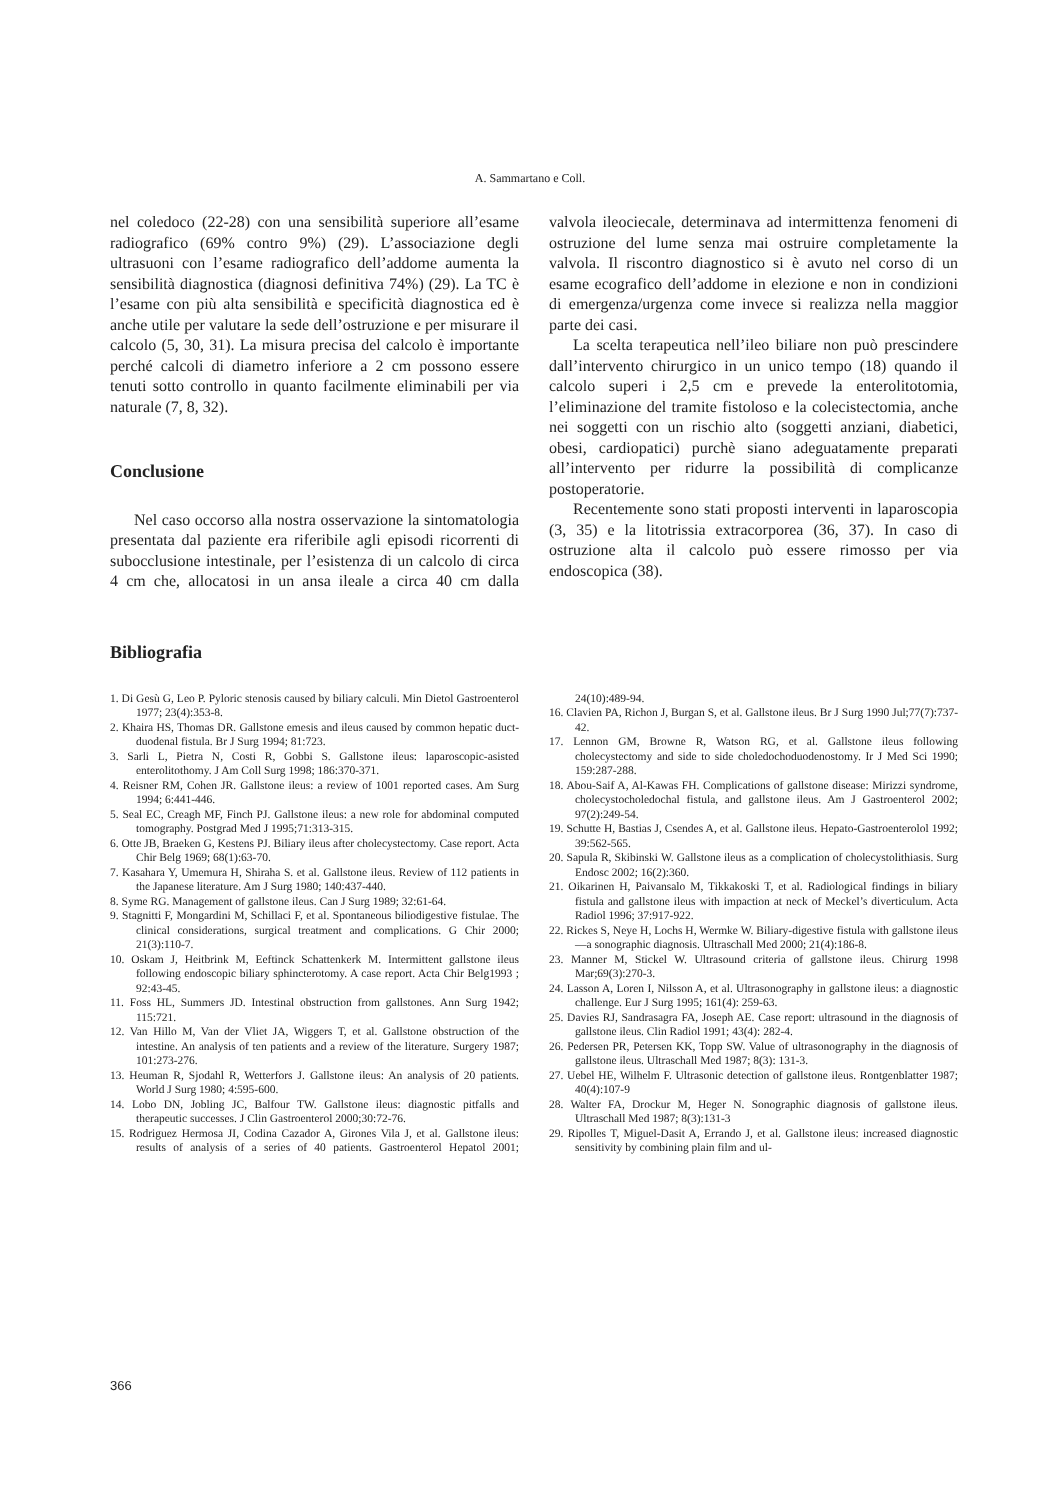A. Sammartano e Coll.
nel coledoco (22-28) con una sensibilità superiore all’esame radiografico (69% contro 9%) (29). L’associazione degli ultrasuoni con l’esame radiografico dell’addome aumenta la sensibilità diagnostica (diagnosi definitiva 74%) (29). La TC è l’esame con più alta sensibilità e specificità diagnostica ed è anche utile per valutare la sede dell’ostruzione e per misurare il calcolo (5, 30, 31). La misura precisa del calcolo è importante perché calcoli di diametro inferiore a 2 cm possono essere tenuti sotto controllo in quanto facilmente eliminabili per via naturale (7, 8, 32).
Conclusione
Nel caso occorso alla nostra osservazione la sintomatologia presentata dal paziente era riferibile agli episodi ricorrenti di subocclusione intestinale, per l’esistenza di un calcolo di circa 4 cm che, allocatosi in un ansa ileale a circa 40 cm dalla valvola ileociecale, determinava ad intermittenza fenomeni di ostruzione del lume senza mai ostruire completamente la valvola. Il riscontro diagnostico si è avuto nel corso di un esame ecografico dell’addome in elezione e non in condizioni di emergenza/urgenza come invece si realizza nella maggior parte dei casi.
La scelta terapeutica nell’ileo biliare non può prescindere dall’intervento chirurgico in un unico tempo (18) quando il calcolo superi i 2,5 cm e prevede la enterolitotomia, l’eliminazione del tramite fistoloso e la colecistectomia, anche nei soggetti con un rischio alto (soggetti anziani, diabetici, obesi, cardiopatici) purchè siano adeguatamente preparati all’intervento per ridurre la possibilità di complicanze postoperatorie.
Recentemente sono stati proposti interventi in laparoscopia (3, 35) e la litotrissia extracorporea (36, 37). In caso di ostruzione alta il calcolo può essere rimosso per via endoscopica (38).
Bibliografia
1. Di Gesù G, Leo P. Pyloric stenosis caused by biliary calculi. Min Dietol Gastroenterol 1977; 23(4):353-8.
2. Khaira HS, Thomas DR. Gallstone emesis and ileus caused by common hepatic duct-duodenal fistula. Br J Surg 1994; 81:723.
3. Sarli L, Pietra N, Costi R, Gobbi S. Gallstone ileus: laparoscopic-asisted enterolitothomy. J Am Coll Surg 1998; 186:370-371.
4. Reisner RM, Cohen JR. Gallstone ileus: a review of 1001 reported cases. Am Surg 1994; 6:441-446.
5. Seal EC, Creagh MF, Finch PJ. Gallstone ileus: a new role for abdominal computed tomography. Postgrad Med J 1995;71:313-315.
6. Otte JB, Braeken G, Kestens PJ. Biliary ileus after cholecystectomy. Case report. Acta Chir Belg 1969; 68(1):63-70.
7. Kasahara Y, Umemura H, Shiraha S. et al. Gallstone ileus. Review of 112 patients in the Japanese literature. Am J Surg 1980; 140:437-440.
8. Syme RG. Management of gallstone ileus. Can J Surg 1989; 32:61-64.
9. Stagnitti F, Mongardini M, Schillaci F, et al. Spontaneous biliodigestive fistulae. The clinical considerations, surgical treatment and complications. G Chir 2000; 21(3):110-7.
10. Oskam J, Heitbrink M, Eeftinck Schattenkerk M. Intermittent gallstone ileus following endoscopic biliary sphincterotomy. A case report. Acta Chir Belg1993 ; 92:43-45.
11. Foss HL, Summers JD. Intestinal obstruction from gallstones. Ann Surg 1942; 115:721.
12. Van Hillo M, Van der Vliet JA, Wiggers T, et al. Gallstone obstruction of the intestine. An analysis of ten patients and a review of the literature. Surgery 1987; 101:273-276.
13. Heuman R, Sjodahl R, Wetterfors J. Gallstone ileus: An analysis of 20 patients. World J Surg 1980; 4:595-600.
14. Lobo DN, Jobling JC, Balfour TW. Gallstone ileus: diagnostic pitfalls and therapeutic successes. J Clin Gastroenterol 2000;30:72-76.
15. Rodriguez Hermosa JI, Codina Cazador A, Girones Vila J, et al. Gallstone ileus: results of analysis of a series of 40 patients. Gastroenterol Hepatol 2001; 24(10):489-94.
16. Clavien PA, Richon J, Burgan S, et al. Gallstone ileus. Br J Surg 1990 Jul;77(7):737-42.
17. Lennon GM, Browne R, Watson RG, et al. Gallstone ileus following cholecystectomy and side to side choledochoduodenostomy. Ir J Med Sci 1990; 159:287-288.
18. Abou-Saif A, Al-Kawas FH. Complications of gallstone disease: Mirizzi syndrome, cholecystocholedochal fistula, and gallstone ileus. Am J Gastroenterol 2002; 97(2):249-54.
19. Schutte H, Bastias J, Csendes A, et al. Gallstone ileus. Hepato-Gastroenterolol 1992; 39:562-565.
20. Sapula R, Skibinski W. Gallstone ileus as a complication of cholecystolithiasis. Surg Endosc 2002; 16(2):360.
21. Oikarinen H, Paivansalo M, Tikkakoski T, et al. Radiological findings in biliary fistula and gallstone ileus with impaction at neck of Meckel’s diverticulum. Acta Radiol 1996; 37:917-922.
22. Rickes S, Neye H, Lochs H, Wermke W. Biliary-digestive fistula with gallstone ileus—a sonographic diagnosis. Ultraschall Med 2000; 21(4):186-8.
23. Manner M, Stickel W. Ultrasound criteria of gallstone ileus. Chirurg 1998 Mar;69(3):270-3.
24. Lasson A, Loren I, Nilsson A, et al. Ultrasonography in gallstone ileus: a diagnostic challenge. Eur J Surg 1995; 161(4): 259-63.
25. Davies RJ, Sandrasagra FA, Joseph AE. Case report: ultrasound in the diagnosis of gallstone ileus. Clin Radiol 1991; 43(4): 282-4.
26. Pedersen PR, Petersen KK, Topp SW. Value of ultrasonography in the diagnosis of gallstone ileus. Ultraschall Med 1987; 8(3): 131-3.
27. Uebel HE, Wilhelm F. Ultrasonic detection of gallstone ileus. Rontgenblatter 1987; 40(4):107-9
28. Walter FA, Drockur M, Heger N. Sonographic diagnosis of gallstone ileus. Ultraschall Med 1987; 8(3):131-3
29. Ripolles T, Miguel-Dasit A, Errando J, et al. Gallstone ileus: increased diagnostic sensitivity by combining plain film and ul-
366